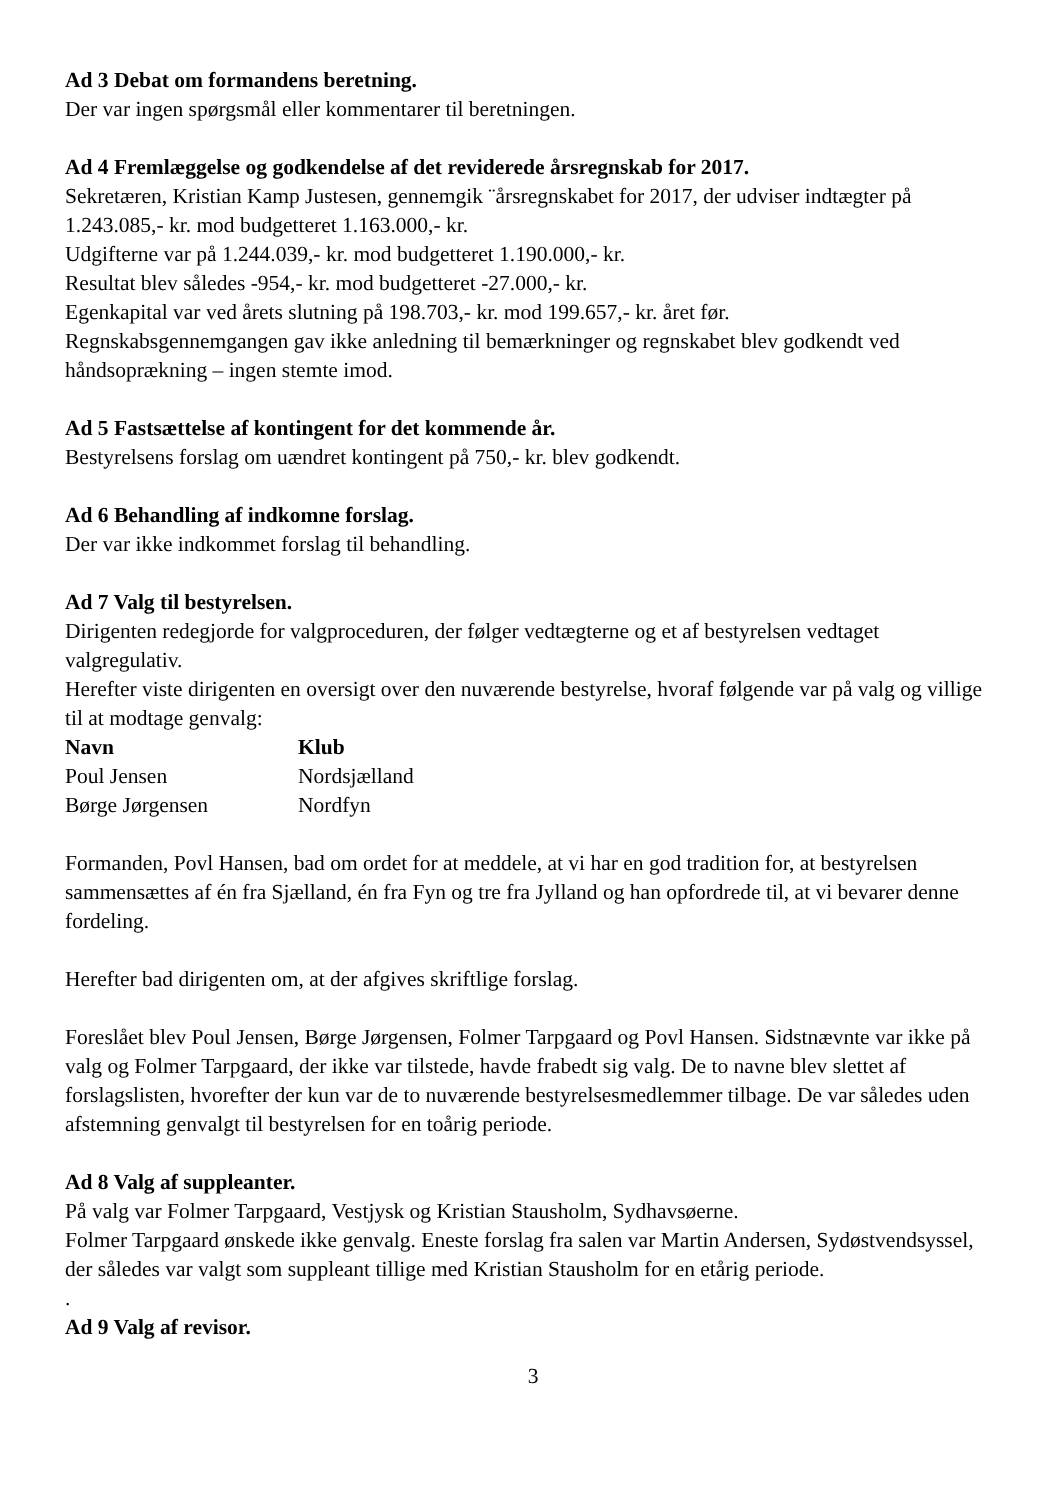Ad 3 Debat om formandens beretning.
Der var ingen spørgsmål eller kommentarer til beretningen.
Ad 4 Fremlæggelse og godkendelse af det reviderede årsregnskab for 2017.
Sekretæren, Kristian Kamp Justesen, gennemgik ¨årsregnskabet for 2017, der udviser indtægter på 1.243.085,- kr. mod budgetteret 1.163.000,- kr.
Udgifterne var på 1.244.039,- kr. mod budgetteret 1.190.000,- kr.
Resultat blev således -954,- kr. mod budgetteret -27.000,- kr.
Egenkapital var ved årets slutning på 198.703,- kr. mod 199.657,- kr. året før.
Regnskabsgennemgangen gav ikke anledning til bemærkninger og regnskabet blev godkendt ved håndsoprækning – ingen stemte imod.
Ad 5 Fastsættelse af kontingent for det kommende år.
Bestyrelsens forslag om uændret kontingent på 750,- kr. blev godkendt.
Ad 6 Behandling af indkomne forslag.
Der var ikke indkommet forslag til behandling.
Ad 7 Valg til bestyrelsen.
Dirigenten redegjorde for valgproceduren, der følger vedtægterne og et af bestyrelsen vedtaget valgregulativ.
Herefter viste dirigenten en oversigt over den nuværende bestyrelse, hvoraf følgende var på valg og villige til at modtage genvalg:
| Navn | Klub |
| --- | --- |
| Poul Jensen | Nordsjælland |
| Børge Jørgensen | Nordfyn |
Formanden, Povl Hansen, bad om ordet for at meddele, at vi har en god tradition for, at bestyrelsen sammensættes af én fra Sjælland, én fra Fyn og tre fra Jylland og han opfordrede til, at vi bevarer denne fordeling.
Herefter bad dirigenten om, at der afgives skriftlige forslag.
Foreslået blev Poul Jensen, Børge Jørgensen, Folmer Tarpgaard og Povl Hansen. Sidstnævnte var ikke på valg og Folmer Tarpgaard, der ikke var tilstede, havde frabedt sig valg. De to navne blev slettet af forslagslisten, hvorefter der kun var de to nuværende bestyrelsesmedlemmer tilbage. De var således uden afstemning genvalgt til bestyrelsen for en toårig periode.
Ad 8 Valg af suppleanter.
På valg var Folmer Tarpgaard, Vestjysk og Kristian Stausholm, Sydhavsøerne.
Folmer Tarpgaard ønskede ikke genvalg. Eneste forslag fra salen var Martin Andersen, Sydøstvendsyssel, der således var valgt som suppleant tillige med Kristian Stausholm for en etårig periode.
.
Ad 9 Valg af revisor.
3